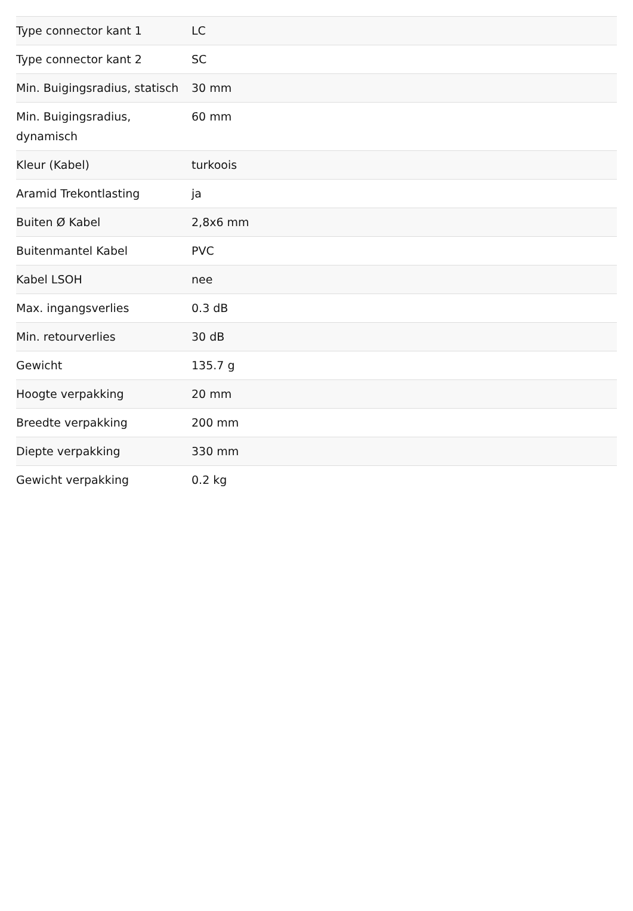| Type connector kant 1 | LC |
| Type connector kant 2 | SC |
| Min. Buigingsradius, statisch | 30 mm |
| Min. Buigingsradius, dynamisch | 60 mm |
| Kleur (Kabel) | turkoois |
| Aramid Trekontlasting | ja |
| Buiten Ø Kabel | 2,8x6 mm |
| Buitenmantel Kabel | PVC |
| Kabel LSOH | nee |
| Max. ingangsverlies | 0.3 dB |
| Min. retourverlies | 30 dB |
| Gewicht | 135.7 g |
| Hoogte verpakking | 20 mm |
| Breedte verpakking | 200 mm |
| Diepte verpakking | 330 mm |
| Gewicht verpakking | 0.2 kg |